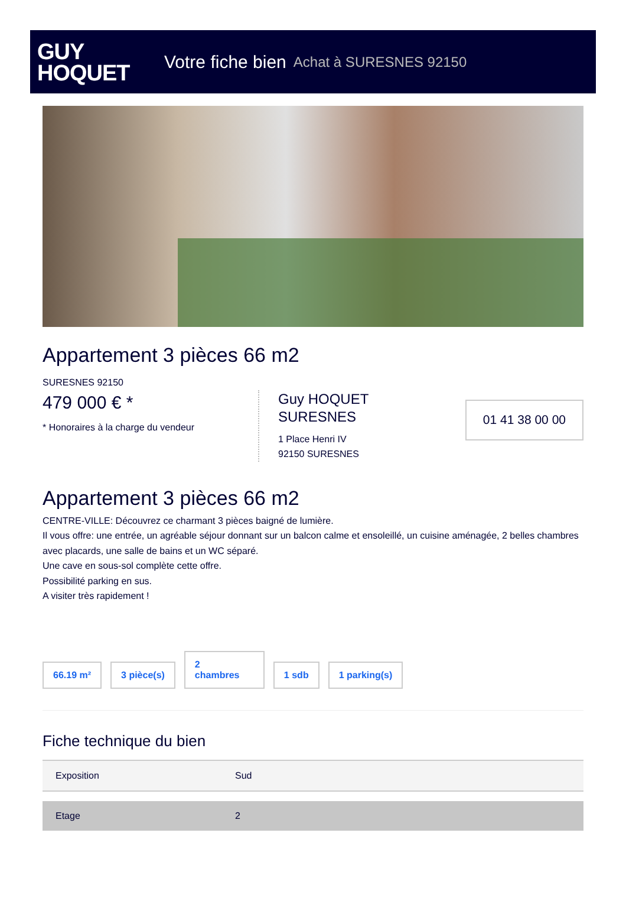GUY
HOQUET
Votre fiche bien Achat à SURESNES 92150
Appartement 3 pièces 66 m2
SURESNES 92150
479 000 € *
* Honoraires à la charge du vendeur
Guy HOQUET
SURESNES
1 Place Henri IV
92150 SURESNES
01 41 38 00 00
Appartement 3 pièces 66 m2
CENTRE-VILLE: Découvrez ce charmant 3 pièces baigné de lumière.
Il vous offre: une entrée, un agréable séjour donnant sur un balcon calme et ensoleillé, un cuisine aménagée, 2 belles chambres avec placards, une salle de bains et un WC séparé.
Une cave en sous-sol complète cette offre.
Possibilité parking en sus.
A visiter très rapidement !
66.19 m² 3 pièce(s) 2
chambres 1 sdb 1 parking(s)
Fiche technique du bien
| Exposition | Sud |
| Etage | 2 |